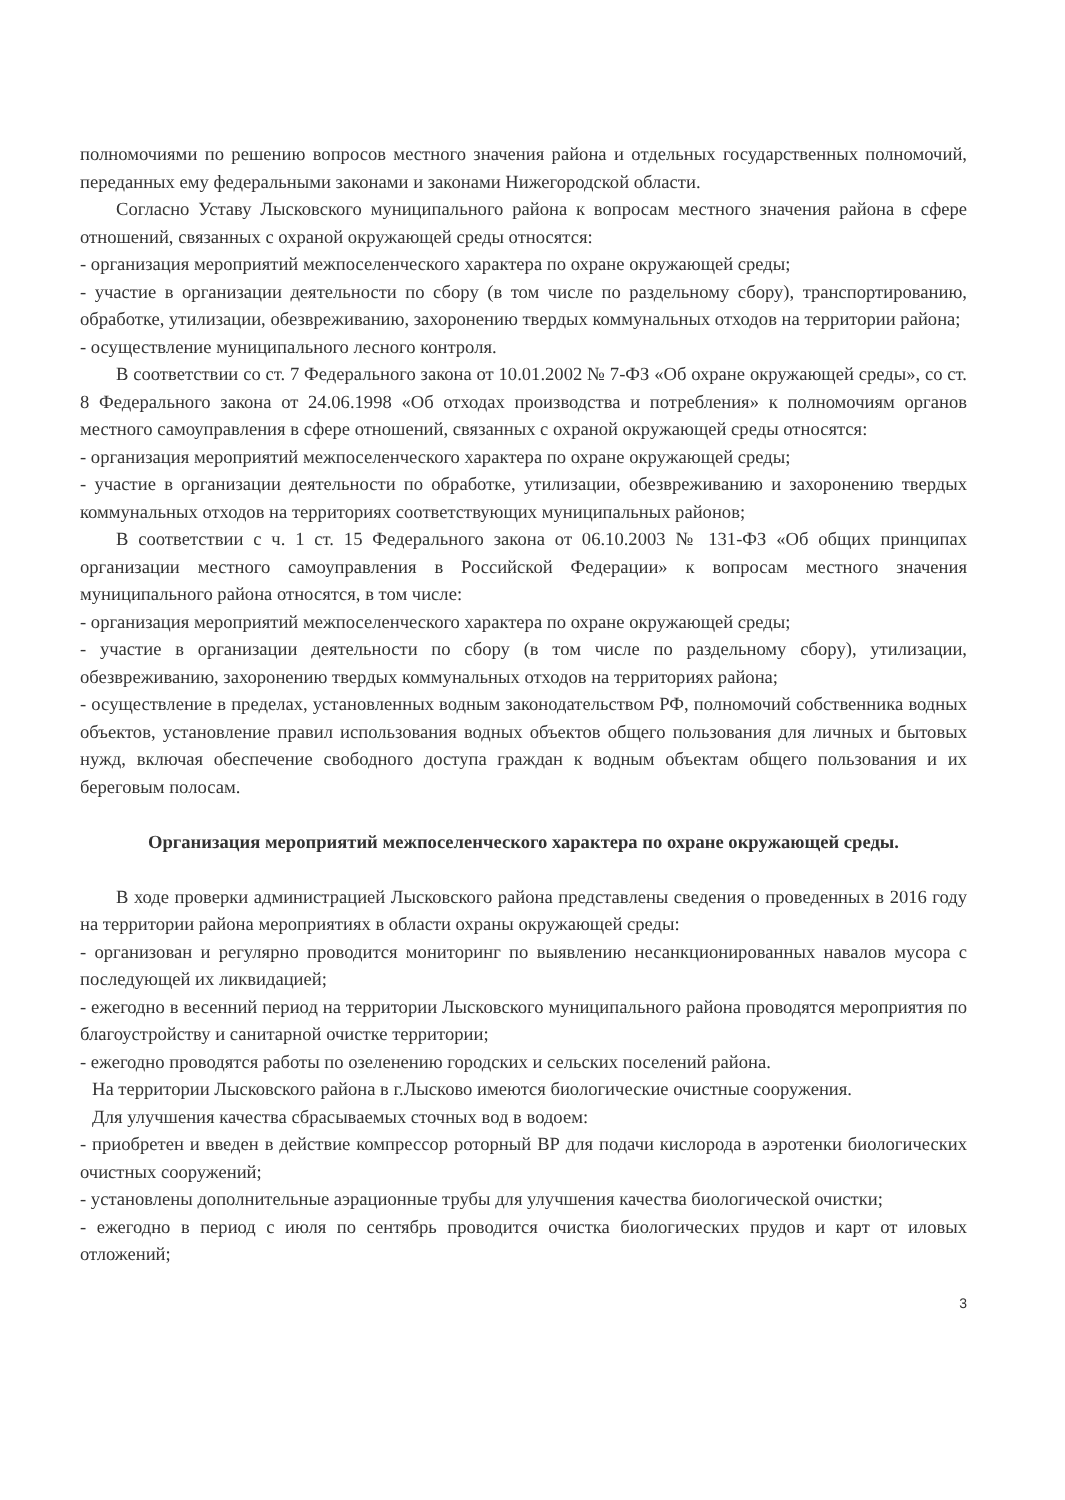полномочиями по решению вопросов местного значения района и отдельных государственных полномочий, переданных ему федеральными законами и законами Нижегородской области.
Согласно Уставу Лысковского муниципального района к вопросам местного значения района в сфере отношений, связанных с охраной окружающей среды относятся:
- организация мероприятий межпоселенческого характера по охране окружающей среды;
- участие в организации деятельности по сбору (в том числе по раздельному сбору), транспортированию, обработке, утилизации, обезвреживанию, захоронению твердых коммунальных отходов на территории района;
- осуществление муниципального лесного контроля.
В соответствии со ст. 7 Федерального закона от 10.01.2002 № 7-ФЗ «Об охране окружающей среды», со ст. 8 Федерального закона от 24.06.1998 «Об отходах производства и потребления» к полномочиям органов местного самоуправления в сфере отношений, связанных с охраной окружающей среды относятся:
- организация мероприятий межпоселенческого характера по охране окружающей среды;
- участие в организации деятельности по обработке, утилизации, обезвреживанию и захоронению твердых коммунальных отходов на территориях соответствующих муниципальных районов;
В соответствии с ч. 1 ст. 15 Федерального закона от 06.10.2003 № 131-ФЗ «Об общих принципах организации местного самоуправления в Российской Федерации» к вопросам местного значения муниципального района относятся, в том числе:
- организация мероприятий межпоселенческого характера по охране окружающей среды;
- участие в организации деятельности по сбору (в том числе по раздельному сбору), утилизации, обезвреживанию, захоронению твердых коммунальных отходов на территориях района;
- осуществление в пределах, установленных водным законодательством РФ, полномочий собственника водных объектов, установление правил использования водных объектов общего пользования для личных и бытовых нужд, включая обеспечение свободного доступа граждан к водным объектам общего пользования и их береговым полосам.
Организация мероприятий межпоселенческого характера по охране окружающей среды.
В ходе проверки администрацией Лысковского района представлены сведения о проведенных в 2016 году на территории района мероприятиях в области охраны окружающей среды:
- организован и регулярно проводится мониторинг по выявлению несанкционированных навалов мусора с последующей их ликвидацией;
- ежегодно в весенний период на территории Лысковского муниципального района проводятся мероприятия по благоустройству и санитарной очистке территории;
- ежегодно проводятся работы по озеленению городских и сельских поселений района.
На территории Лысковского района в г.Лысково имеются биологические очистные сооружения.
Для улучшения качества сбрасываемых сточных вод в водоем:
- приобретен и введен в действие компрессор роторный ВР для подачи кислорода в аэротенки биологических очистных сооружений;
- установлены дополнительные аэрационные трубы для улучшения качества биологической очистки;
- ежегодно в период с июля по сентябрь проводится очистка биологических прудов и карт от иловых отложений;
3